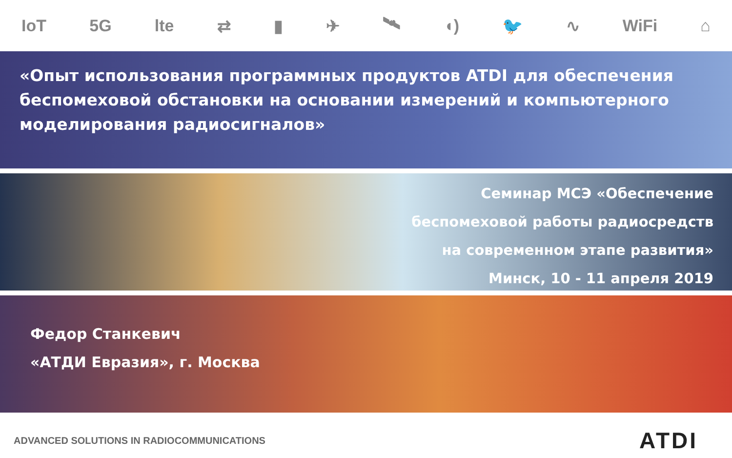IoT 5G lte ⇄ ▮ ✈ 🛰 ◖) 🐦 ∿ WiFi ⌂
«Опыт использования программных продуктов ATDI для обеспечения беспомеховой обстановки на основании измерений и компьютерного моделирования радиосигналов»
Семинар МСЭ «Обеспечение
беспомеховой работы радиосредств
на современном этапе развития»
Минск, 10 - 11 апреля 2019
Федор Станкевич
«АТДИ Евразия», г. Москва
ADVANCED SOLUTIONS IN RADIOCOMMUNICATIONS ATDI